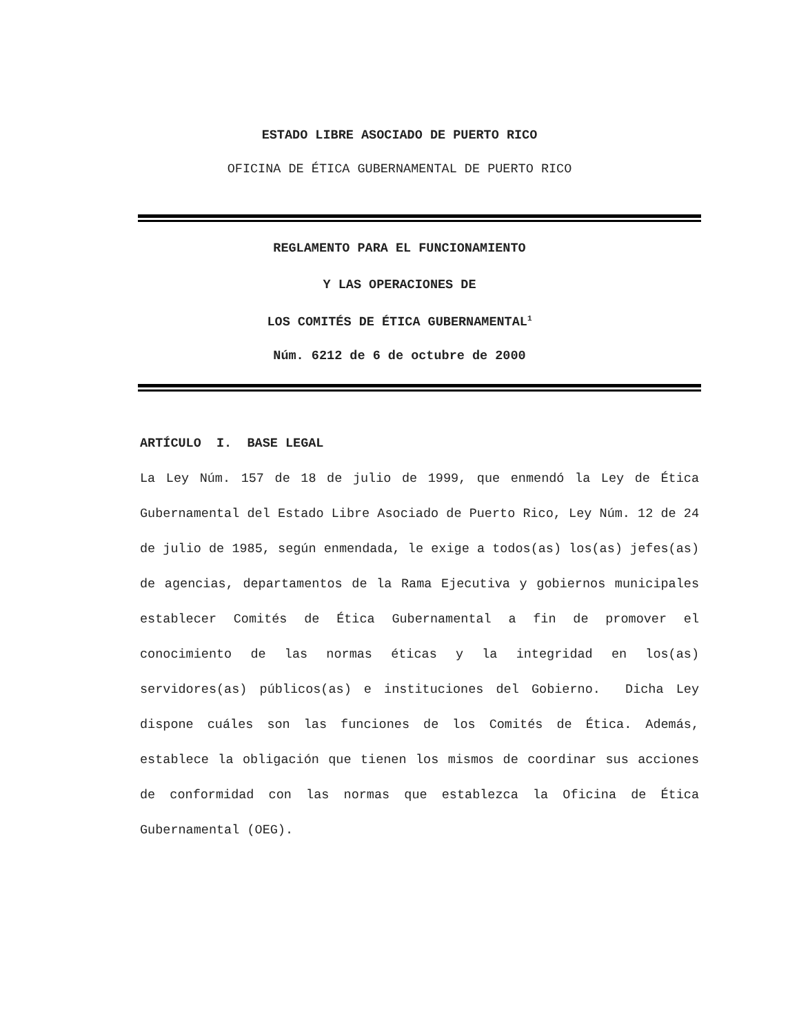ESTADO LIBRE ASOCIADO DE PUERTO RICO
OFICINA DE ÉTICA GUBERNAMENTAL DE PUERTO RICO
REGLAMENTO PARA EL FUNCIONAMIENTO
Y LAS OPERACIONES DE
LOS COMITÉS DE ÉTICA GUBERNAMENTAL<sup>1</sup>
Núm. 6212 de 6 de octubre de 2000
ARTÍCULO I. BASE LEGAL
La Ley Núm. 157 de 18 de julio de 1999, que enmendó la Ley de Ética Gubernamental del Estado Libre Asociado de Puerto Rico, Ley Núm. 12 de 24 de julio de 1985, según enmendada, le exige a todos(as) los(as) jefes(as) de agencias, departamentos de la Rama Ejecutiva y gobiernos municipales establecer Comités de Ética Gubernamental a fin de promover el conocimiento de las normas éticas y la integridad en los(as) servidores(as) públicos(as) e instituciones del Gobierno. Dicha Ley dispone cuáles son las funciones de los Comités de Ética. Además, establece la obligación que tienen los mismos de coordinar sus acciones de conformidad con las normas que establezca la Oficina de Ética Gubernamental (OEG).